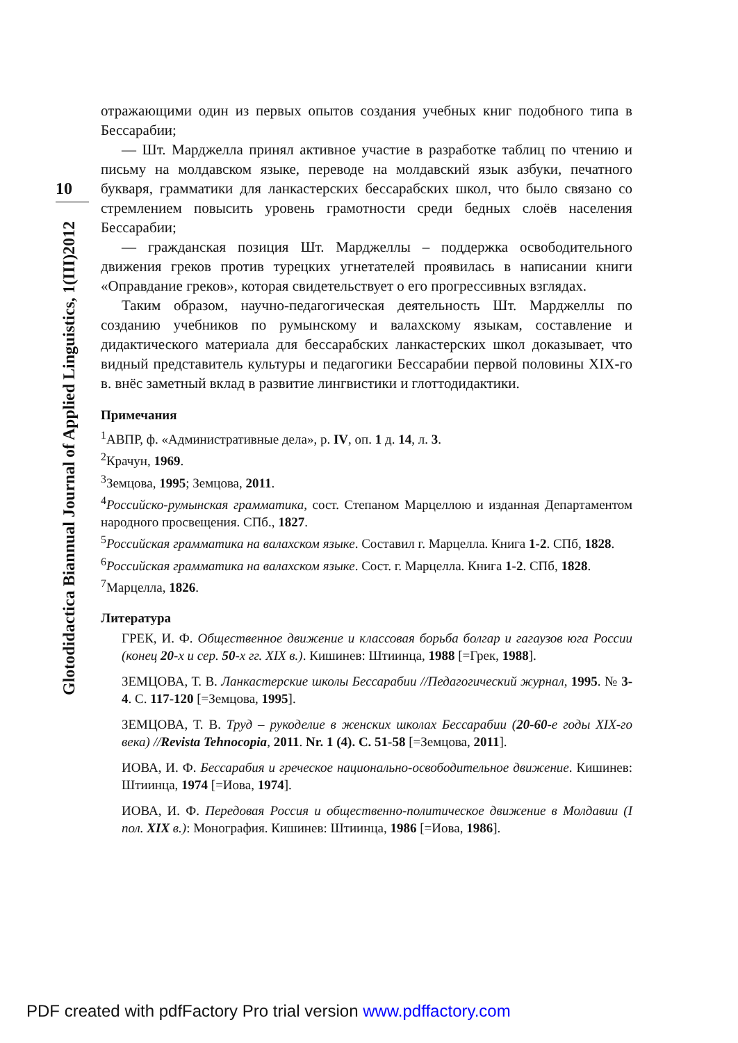10
Glotodidactica Biannual Journal of Applied Linguistics, 1(III)2012
отражающими один из первых опытов создания учебных книг подобного типа в Бессарабии;
— Шт. Марджелла принял активное участие в разработке таблиц по чтению и письму на молдавском языке, переводе на молдавский язык азбуки, печатного букваря, грамматики для ланкастерских бессарабских школ, что было связано со стремлением повысить уровень грамотности среди бедных слоёв населения Бессарабии;
— гражданская позиция Шт. Марджеллы – поддержка освободительного движения греков против турецких угнетателей проявилась в написании книги «Оправдание греков», которая свидетельствует о его прогрессивных взглядах.
Таким образом, научно-педагогическая деятельность Шт. Марджеллы по созданию учебников по румынскому и валахскому языкам, составление и дидактического материала для бессарабских ланкастерских школ доказывает, что видный представитель культуры и педагогики Бессарабии первой половины XIX-го в. внёс заметный вклад в развитие лингвистики и глоттодидактики.
Примечания
<sup>1</sup> АВПР, ф. «Административные дела», р. IV, оп. 1 д. 14, л. 3.
<sup>2</sup> Крачун, 1969.
<sup>3</sup> Земцова, 1995; Земцова, 2011.
<sup>4</sup> Российско-румынская грамматика, сост. Степаном Марцеллою и изданная Департаментом народного просвещения. СПб., 1827.
<sup>5</sup> Российская грамматика на валахском языке. Составил г. Марцелла. Книга 1-2. СПб, 1828.
<sup>6</sup> Российская грамматика на валахском языке. Сост. г. Марцелла. Книга 1-2. СПб, 1828.
<sup>7</sup> Марцелла, 1826.
Литература
ГРЕК, И. Ф. Общественное движение и классовая борьба болгар и гагаузов юга России (конец 20-х и сер. 50-х гг. XIX в.). Кишинев: Штиинца, 1988 [=Грек, 1988].
ЗЕМЦОВА, Т. В. Ланкастерские школы Бессарабии //Педагогический журнал, 1995. № 3-4. С. 117-120 [=Земцова, 1995].
ЗЕМЦОВА, Т. В. Труд – рукоделие в женских школах Бессарабии (20-60-е годы XIX-го века) //Revista Tehnocopia, 2011. Nr. 1 (4). C. 51-58 [=Земцова, 2011].
ИОВА, И. Ф. Бессарабия и греческое национально-освободительное движение. Кишинев: Штиинца, 1974 [=Иова, 1974].
ИОВА, И. Ф. Передовая Россия и общественно-политическое движение в Молдавии (I пол. XIX в.): Монография. Кишинев: Штиинца, 1986 [=Иова, 1986].
PDF created with pdfFactory Pro trial version www.pdffactory.com